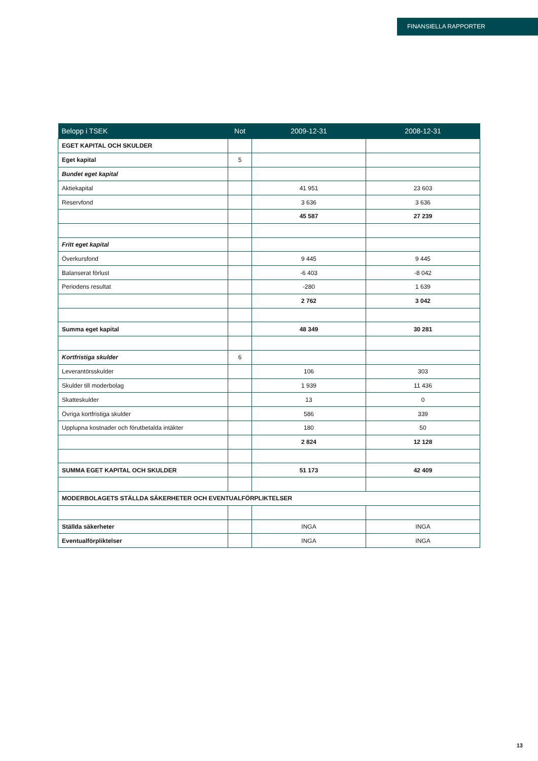FINANSIELLA RAPPORTER
| Belopp i TSEK | Not | 2009-12-31 | 2008-12-31 |
| --- | --- | --- | --- |
| EGET KAPITAL OCH SKULDER | | | |
| Eget kapital | 5 | | |
| Bundet eget kapital | | | |
| Aktiekapital | | 41 951 | 23 603 |
| Reservfond | | 3 636 | 3 636 |
| | | 45 587 | 27 239 |
| Fritt eget kapital | | | |
| Överkursfond | | 9 445 | 9 445 |
| Balanserat förlust | | -6 403 | -8 042 |
| Periodens resultat | | -280 | 1 639 |
| | | 2 762 | 3 042 |
| Summa eget kapital | | 48 349 | 30 281 |
| Kortfristiga skulder | 6 | | |
| Leverantörsskulder | | 106 | 303 |
| Skulder till moderbolag | | 1 939 | 11 436 |
| Skatteskulder | | 13 | 0 |
| Övriga kortfristiga skulder | | 586 | 339 |
| Upplupna kostnader och förutbetalda intäkter | | 180 | 50 |
| | | 2 824 | 12 128 |
| SUMMA EGET KAPITAL OCH SKULDER | | 51 173 | 42 409 |
| MODERBOLAGETS STÄLLDA SÄKERHETER OCH EVENTUALFÖRPLIKTELSER | | | |
| Ställda säkerheter | | INGA | INGA |
| Eventualförpliktelser | | INGA | INGA |
13